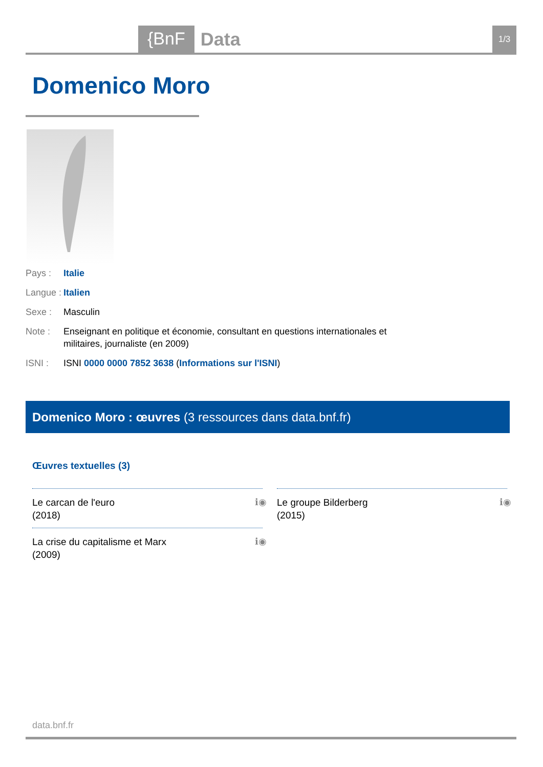{BnF Data 1/3
Domenico Moro
Pays : Italie
Langue :
Italien
Sexe : Masculin
Note : Enseignant en politique et économie, consultant en questions internationales et militaires, journaliste (en 2009)
ISNI : ISNI 0000 0000 7852 3638 (Informations sur l'ISNI)
Domenico Moro : œuvres (3 ressources dans data.bnf.fr)
Œuvres textuelles (3)
Le carcan de l'euro
(2018)
ℹ◉
Le groupe Bilderberg
(2015)
ℹ◉
La crise du capitalisme et Marx
(2009)
ℹ◉
data.bnf.fr